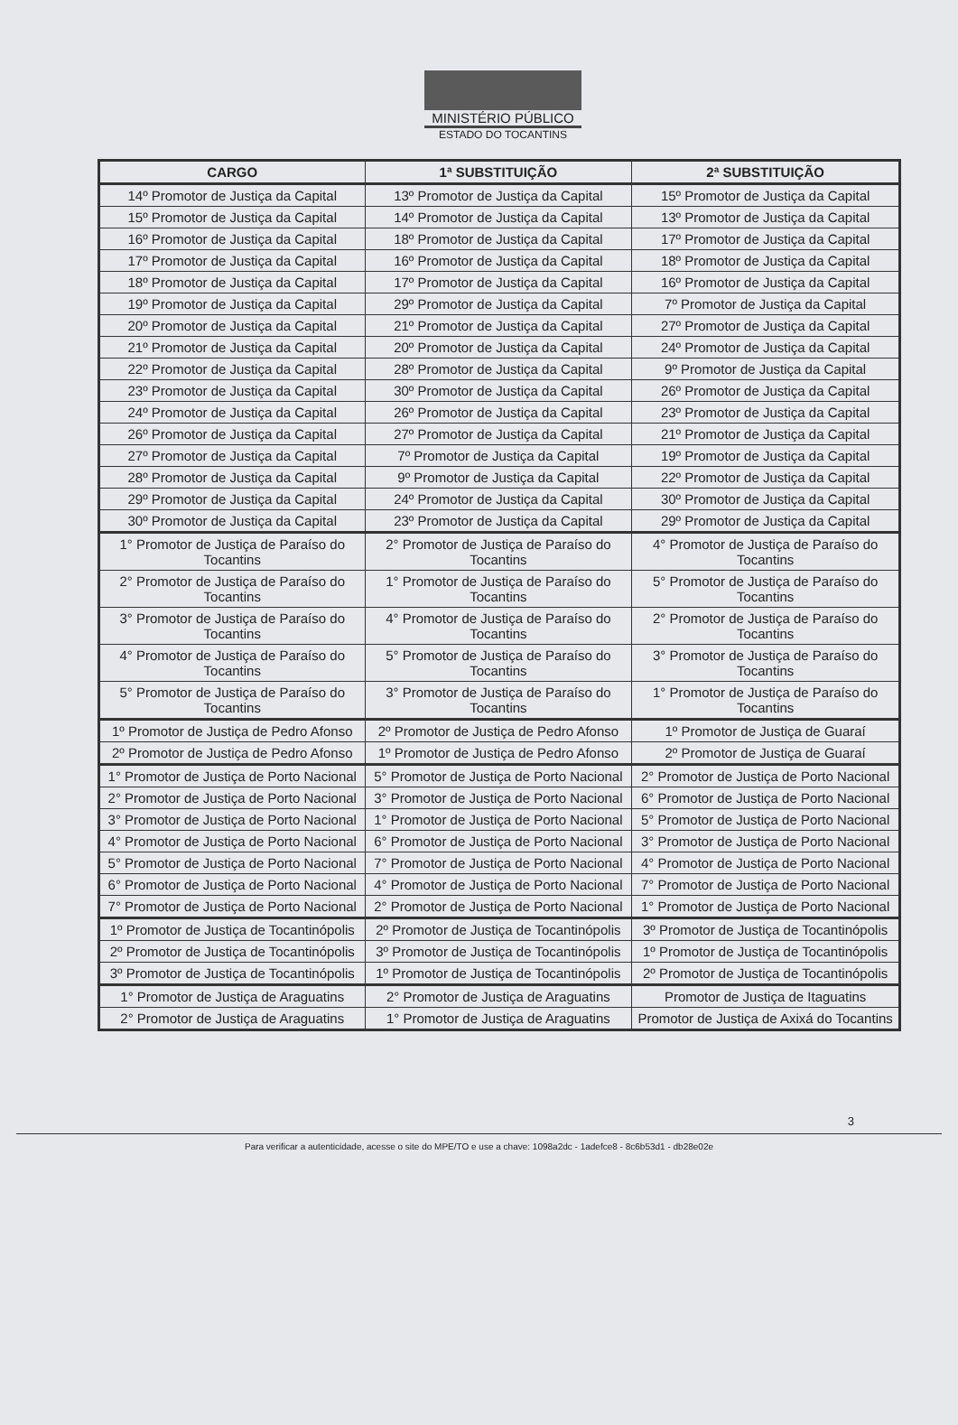MINISTÉRIO PÚBLICO
ESTADO DO TOCANTINS
| CARGO | 1ª SUBSTITUIÇÃO | 2ª SUBSTITUIÇÃO |
| --- | --- | --- |
| 14º Promotor de Justiça da Capital | 13º Promotor de Justiça da Capital | 15º Promotor de Justiça da Capital |
| 15º Promotor de Justiça da Capital | 14º Promotor de Justiça da Capital | 13º Promotor de Justiça da Capital |
| 16º Promotor de Justiça da Capital | 18º Promotor de Justiça da Capital | 17º Promotor de Justiça da Capital |
| 17º Promotor de Justiça da Capital | 16º Promotor de Justiça da Capital | 18º Promotor de Justiça da Capital |
| 18º Promotor de Justiça da Capital | 17º Promotor de Justiça da Capital | 16º Promotor de Justiça da Capital |
| 19º Promotor de Justiça da Capital | 29º Promotor de Justiça da Capital | 7º Promotor de Justiça da Capital |
| 20º Promotor de Justiça da Capital | 21º Promotor de Justiça da Capital | 27º Promotor de Justiça da Capital |
| 21º Promotor de Justiça da Capital | 20º Promotor de Justiça da Capital | 24º Promotor de Justiça da Capital |
| 22º Promotor de Justiça da Capital | 28º Promotor de Justiça da Capital | 9º Promotor de Justiça da Capital |
| 23º Promotor de Justiça da Capital | 30º Promotor de Justiça da Capital | 26º Promotor de Justiça da Capital |
| 24º Promotor de Justiça da Capital | 26º Promotor de Justiça da Capital | 23º Promotor de Justiça da Capital |
| 26º Promotor de Justiça da Capital | 27º Promotor de Justiça da Capital | 21º Promotor de Justiça da Capital |
| 27º Promotor de Justiça da Capital | 7º Promotor de Justiça da Capital | 19º Promotor de Justiça da Capital |
| 28º Promotor de Justiça da Capital | 9º Promotor de Justiça da Capital | 22º Promotor de Justiça da Capital |
| 29º Promotor de Justiça da Capital | 24º Promotor de Justiça da Capital | 30º Promotor de Justiça da Capital |
| 30º Promotor de Justiça da Capital | 23º Promotor de Justiça da Capital | 29º Promotor de Justiça da Capital |
| 1° Promotor de Justiça de Paraíso do Tocantins | 2° Promotor de Justiça de Paraíso do Tocantins | 4° Promotor de Justiça de Paraíso do Tocantins |
| 2° Promotor de Justiça de Paraíso do Tocantins | 1° Promotor de Justiça de Paraíso do Tocantins | 5° Promotor de Justiça de Paraíso do Tocantins |
| 3° Promotor de Justiça de Paraíso do Tocantins | 4° Promotor de Justiça de Paraíso do Tocantins | 2° Promotor de Justiça de Paraíso do Tocantins |
| 4° Promotor de Justiça de Paraíso do Tocantins | 5° Promotor de Justiça de Paraíso do Tocantins | 3° Promotor de Justiça de Paraíso do Tocantins |
| 5° Promotor de Justiça de Paraíso do Tocantins | 3° Promotor de Justiça de Paraíso do Tocantins | 1° Promotor de Justiça de Paraíso do Tocantins |
| 1º Promotor de Justiça de Pedro Afonso | 2º Promotor de Justiça de Pedro Afonso | 1º Promotor de Justiça de Guaraí |
| 2º Promotor de Justiça de Pedro Afonso | 1º Promotor de Justiça de Pedro Afonso | 2º Promotor de Justiça de Guaraí |
| 1° Promotor de Justiça de Porto Nacional | 5° Promotor de Justiça de Porto Nacional | 2° Promotor de Justiça de Porto Nacional |
| 2° Promotor de Justiça de Porto Nacional | 3° Promotor de Justiça de Porto Nacional | 6° Promotor de Justiça de Porto Nacional |
| 3° Promotor de Justiça de Porto Nacional | 1° Promotor de Justiça de Porto Nacional | 5° Promotor de Justiça de Porto Nacional |
| 4° Promotor de Justiça de Porto Nacional | 6° Promotor de Justiça de Porto Nacional | 3° Promotor de Justiça de Porto Nacional |
| 5° Promotor de Justiça de Porto Nacional | 7° Promotor de Justiça de Porto Nacional | 4° Promotor de Justiça de Porto Nacional |
| 6° Promotor de Justiça de Porto Nacional | 4° Promotor de Justiça de Porto Nacional | 7° Promotor de Justiça de Porto Nacional |
| 7° Promotor de Justiça de Porto Nacional | 2° Promotor de Justiça de Porto Nacional | 1° Promotor de Justiça de Porto Nacional |
| 1º Promotor de Justiça de Tocantinópolis | 2º Promotor de Justiça de Tocantinópolis | 3º Promotor de Justiça de Tocantinópolis |
| 2º Promotor de Justiça de Tocantinópolis | 3º Promotor de Justiça de Tocantinópolis | 1º Promotor de Justiça de Tocantinópolis |
| 3º Promotor de Justiça de Tocantinópolis | 1º Promotor de Justiça de Tocantinópolis | 2º Promotor de Justiça de Tocantinópolis |
| 1° Promotor de Justiça de Araguatins | 2° Promotor de Justiça de Araguatins | Promotor de Justiça de Itaguatins |
| 2° Promotor de Justiça de Araguatins | 1° Promotor de Justiça de Araguatins | Promotor de Justiça de Axixá do Tocantins |
3
Para verificar a autenticidade, acesse o site do MPE/TO e use a chave: 1098a2dc - 1adefce8 - 8c6b53d1 - db28e02e